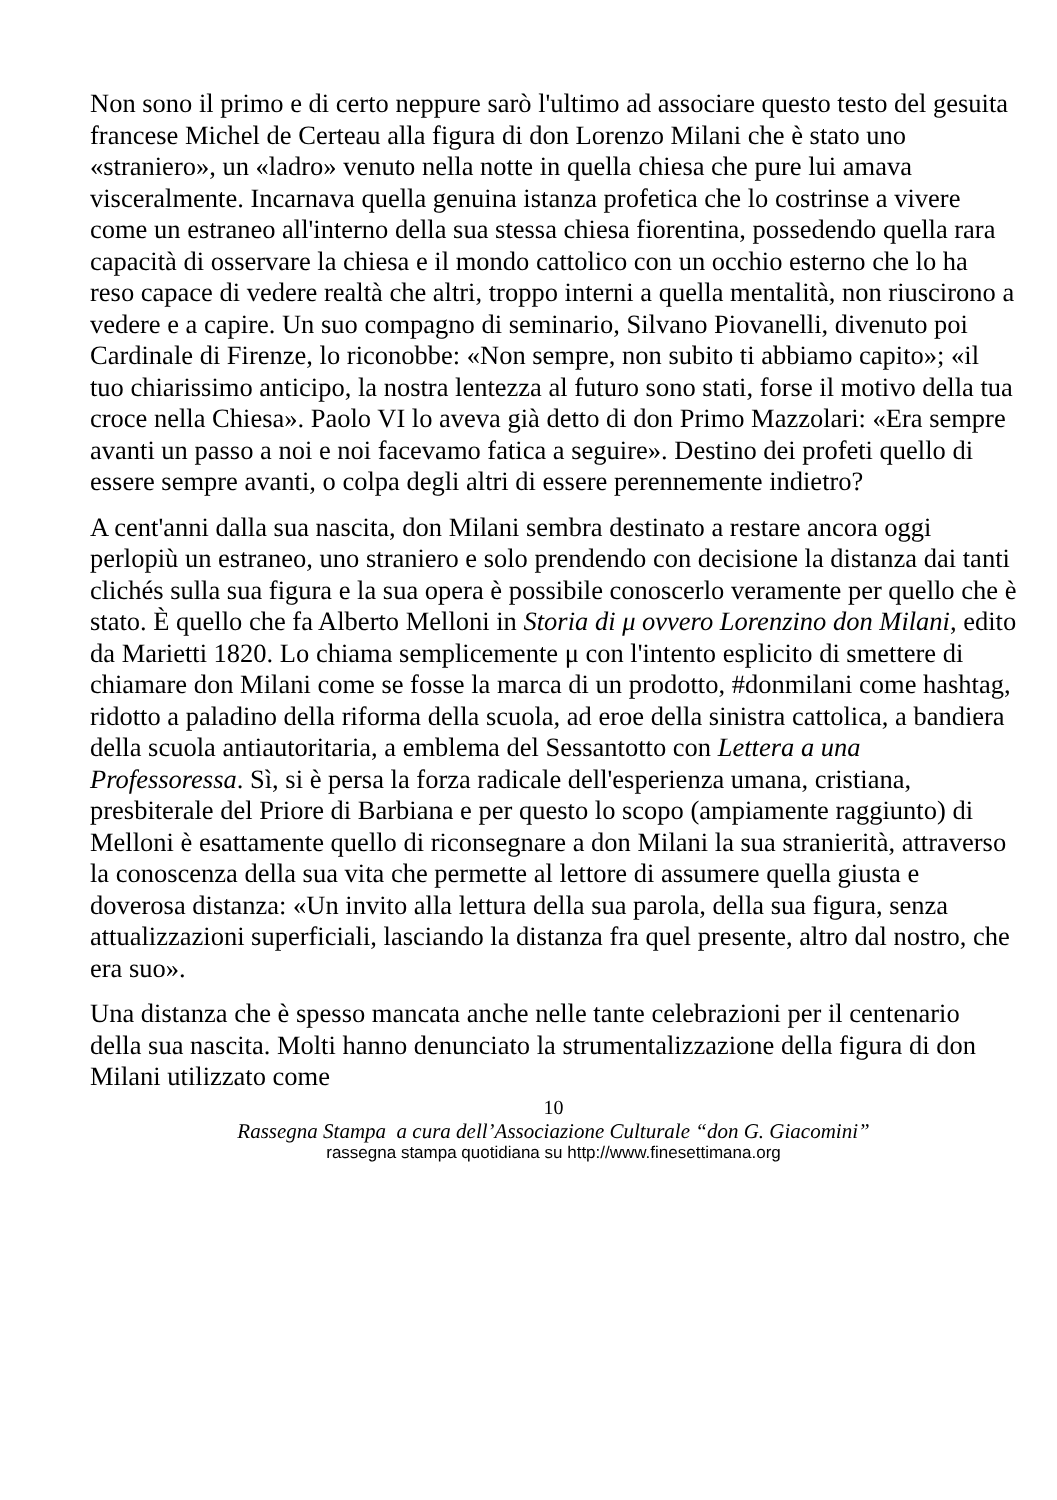Non sono il primo e di certo neppure sarò l'ultimo ad associare questo testo del gesuita francese Michel de Certeau alla figura di don Lorenzo Milani che è stato uno «straniero», un «ladro» venuto nella notte in quella chiesa che pure lui amava visceralmente. Incarnava quella genuina istanza profetica che lo costrinse a vivere come un estraneo all'interno della sua stessa chiesa fiorentina, possedendo quella rara capacità di osservare la chiesa e il mondo cattolico con un occhio esterno che lo ha reso capace di vedere realtà che altri, troppo interni a quella mentalità, non riuscirono a vedere e a capire. Un suo compagno di seminario, Silvano Piovanelli, divenuto poi Cardinale di Firenze, lo riconobbe: «Non sempre, non subito ti abbiamo capito»; «il tuo chiarissimo anticipo, la nostra lentezza al futuro sono stati, forse il motivo della tua croce nella Chiesa». Paolo VI lo aveva già detto di don Primo Mazzolari: «Era sempre avanti un passo a noi e noi facevamo fatica a seguire». Destino dei profeti quello di essere sempre avanti, o colpa degli altri di essere perennemente indietro?
A cent'anni dalla sua nascita, don Milani sembra destinato a restare ancora oggi perlopiù un estraneo, uno straniero e solo prendendo con decisione la distanza dai tanti clichés sulla sua figura e la sua opera è possibile conoscerlo veramente per quello che è stato. È quello che fa Alberto Melloni in Storia di μ ovvero Lorenzino don Milani, edito da Marietti 1820. Lo chiama semplicemente μ con l'intento esplicito di smettere di chiamare don Milani come se fosse la marca di un prodotto, #donmilani come hashtag, ridotto a paladino della riforma della scuola, ad eroe della sinistra cattolica, a bandiera della scuola antiautoritaria, a emblema del Sessantotto con Lettera a una Professoressa. Sì, si è persa la forza radicale dell'esperienza umana, cristiana, presbiterale del Priore di Barbiana e per questo lo scopo (ampiamente raggiunto) di Melloni è esattamente quello di riconsegnare a don Milani la sua stranierità, attraverso la conoscenza della sua vita che permette al lettore di assumere quella giusta e doverosa distanza: «Un invito alla lettura della sua parola, della sua figura, senza attualizzazioni superficiali, lasciando la distanza fra quel presente, altro dal nostro, che era suo».
Una distanza che è spesso mancata anche nelle tante celebrazioni per il centenario della sua nascita. Molti hanno denunciato la strumentalizzazione della figura di don Milani utilizzato come
10
Rassegna Stampa a cura dell’Associazione Culturale “don G. Giacomini”
rassegna stampa quotidiana su http://www.finesettimana.org